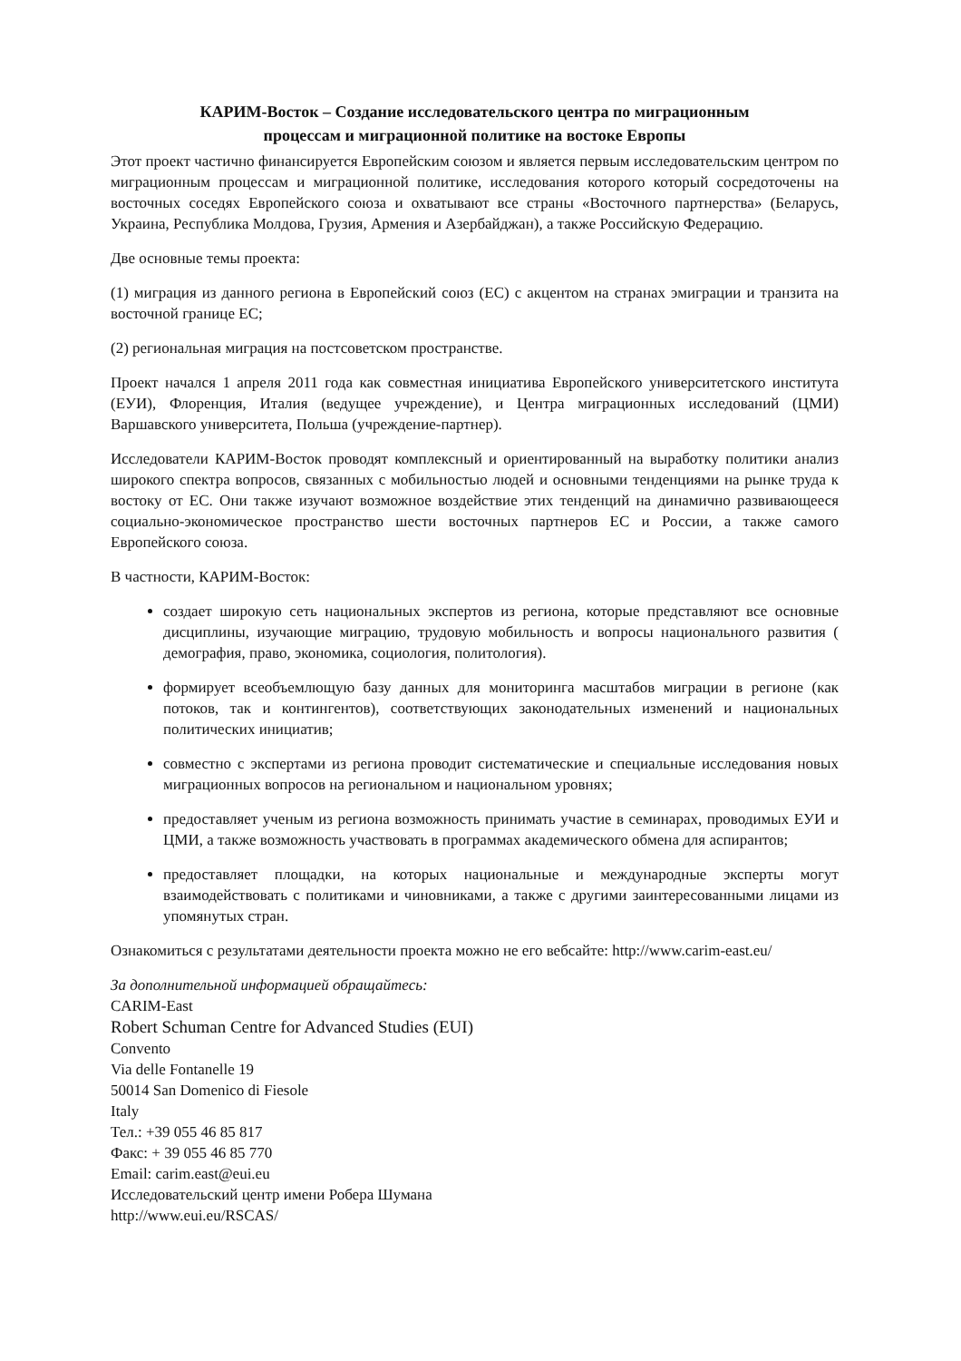КАРИМ-Восток – Создание исследовательского центра по миграционным
процессам и миграционной политике на востоке Европы
Этот проект частично финансируется Европейским союзом и является первым исследовательским центром по миграционным процессам и миграционной политике, исследования которого который сосредоточены на восточных соседях Европейского союза и охватывают все страны «Восточного партнерства» (Беларусь, Украина, Республика Молдова, Грузия, Армения и Азербайджан), а также Российскую Федерацию.
Две основные темы проекта:
(1) миграция из данного региона в Европейский союз (ЕС) с акцентом на странах эмиграции и транзита на восточной границе ЕС;
(2) региональная миграция на постсоветском пространстве.
Проект начался 1 апреля 2011 года как совместная инициатива Европейского университетского института (ЕУИ), Флоренция, Италия (ведущее учреждение), и Центра миграционных исследований (ЦМИ) Варшавского университета, Польша (учреждение-партнер).
Исследователи КАРИМ-Восток проводят комплексный и ориентированный на выработку политики анализ широкого спектра вопросов, связанных с мобильностью людей и основными тенденциями на рынке труда к востоку от ЕС. Они также изучают возможное воздействие этих тенденций на динамично развивающееся социально-экономическое пространство шести восточных партнеров ЕС и России, а также самого Европейского союза.
В частности, КАРИМ-Восток:
создает широкую сеть национальных экспертов из региона, которые представляют все основные дисциплины, изучающие миграцию, трудовую мобильность и вопросы национального развития ( демография, право, экономика, социология, политология).
формирует всеобъемлющую базу данных для мониторинга масштабов миграции в регионе (как потоков, так и контингентов), соответствующих законодательных изменений и национальных политических инициатив;
совместно с экспертами из региона проводит систематические и специальные исследования новых миграционных вопросов на региональном и национальном уровнях;
предоставляет ученым из региона возможность принимать участие в семинарах, проводимых ЕУИ и ЦМИ, а также возможность участвовать в программах академического обмена для аспирантов;
предоставляет площадки, на которых национальные и международные эксперты могут взаимодействовать с политиками и чиновниками, а также с другими заинтересованными лицами из упомянутых стран.
Ознакомиться с результатами деятельности проекта можно не его вебсайте: http://www.carim-east.eu/
За дополнительной информацией обращайтесь:
CARIM-East
Robert Schuman Centre for Advanced Studies (EUI)
Convento
Via delle Fontanelle 19
50014 San Domenico di Fiesole
Italy
Тел.: +39 055 46 85 817
Факс: + 39 055 46 85 770
Email: carim.east@eui.eu
Исследовательский центр имени Робера Шумана
http://www.eui.eu/RSCAS/